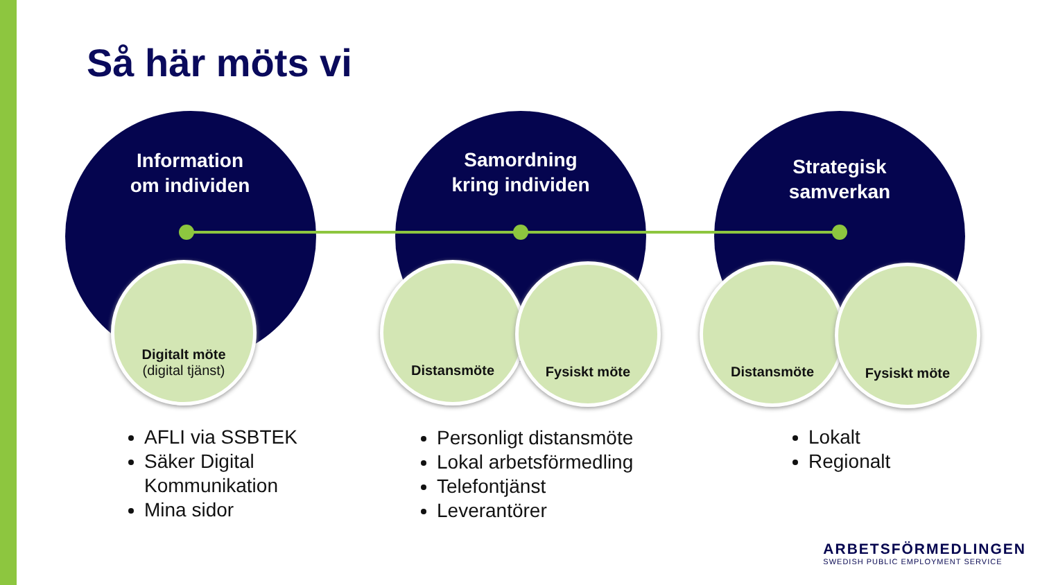Så här möts vi
Information
om individen
Samordning
kring individen
Strategisk
samverkan
Digitalt möte
(digital tjänst)
Distansmöte Fysiskt möte Distansmöte Fysiskt möte
AFLI via SSBTEK
Säker Digital Kommunikation
Mina sidor
Personligt distansmöte
Lokal arbetsförmedling
Telefontjänst
Leverantörer
Lokalt
Regionalt
ARBETSFÖRMEDLINGEN
SWEDISH PUBLIC EMPLOYMENT SERVICE